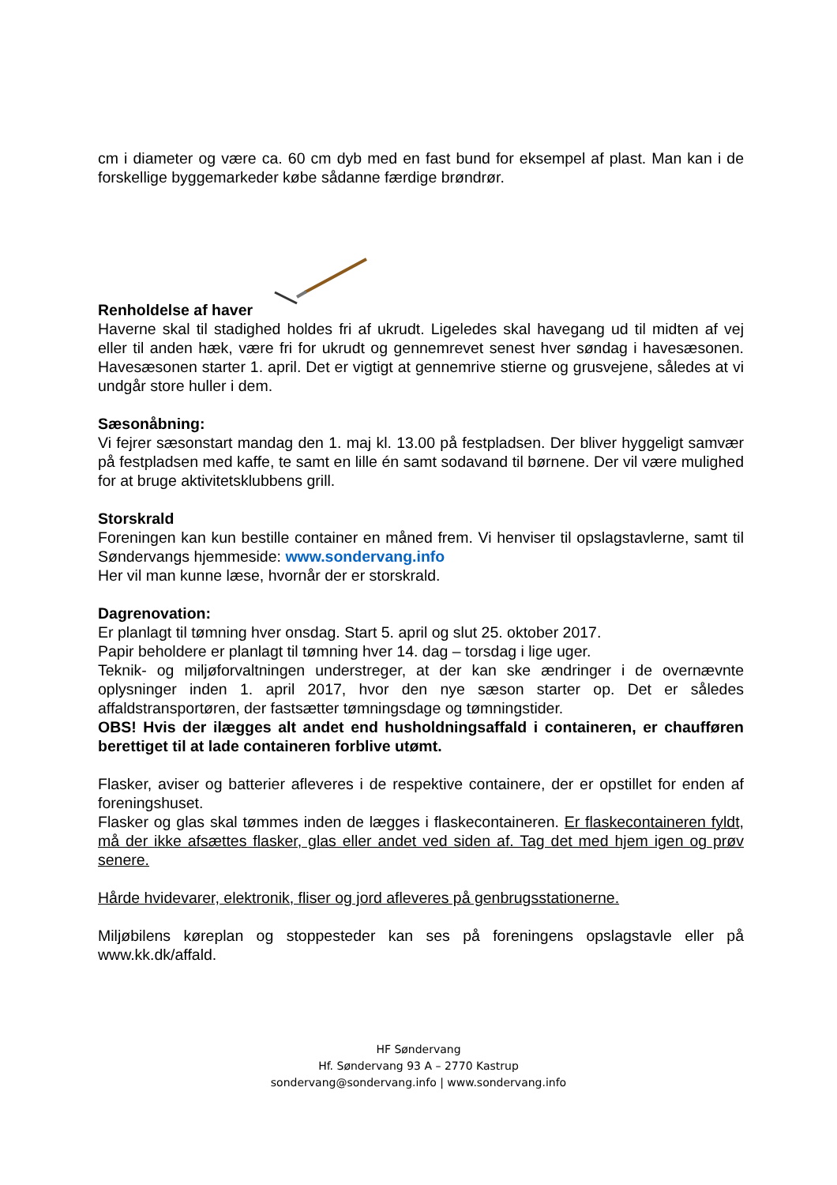cm i diameter og være ca. 60 cm dyb med en fast bund for eksempel af plast. Man kan i de forskellige byggemarkeder købe sådanne færdige brøndrør.
Renholdelse af haver
Haverne skal til stadighed holdes fri af ukrudt. Ligeledes skal havegang ud til midten af vej eller til anden hæk, være fri for ukrudt og gennemrevet senest hver søndag i havesæsonen. Havesæsonen starter 1. april. Det er vigtigt at gennemrive stierne og grusvejene, således at vi undgår store huller i dem.
Sæsonåbning:
Vi fejrer sæsonstart mandag den 1. maj kl. 13.00 på festpladsen. Der bliver hyggeligt samvær på festpladsen med kaffe, te samt en lille én samt sodavand til børnene. Der vil være mulighed for at bruge aktivitetsklubbens grill.
Storskrald
Foreningen kan kun bestille container en måned frem. Vi henviser til opslagstavlerne, samt til Søndervangs hjemmeside: www.sondervang.info
Her vil man kunne læse, hvornår der er storskrald.
Dagrenovation:
Er planlagt til tømning hver onsdag. Start 5. april og slut 25. oktober 2017.
Papir beholdere er planlagt til tømning hver 14. dag – torsdag i lige uger.
Teknik- og miljøforvaltningen understreger, at der kan ske ændringer i de overnævnte oplysninger inden 1. april 2017, hvor den nye sæson starter op. Det er således affaldstransportøren, der fastsætter tømningsdage og tømningstider.
OBS! Hvis der ilægges alt andet end husholdningsaffald i containeren, er chaufføren berettiget til at lade containeren forblive utømt.
Flasker, aviser og batterier afleveres i de respektive containere, der er opstillet for enden af foreningshuset.
Flasker og glas skal tømmes inden de lægges i flaskecontaineren. Er flaskecontaineren fyldt, må der ikke afsættes flasker, glas eller andet ved siden af. Tag det med hjem igen og prøv senere.
Hårde hvidevarer, elektronik, fliser og jord afleveres på genbrugsstationerne.
Miljøbilens køreplan og stoppesteder kan ses på foreningens opslagstavle eller på www.kk.dk/affald.
HF Søndervang
Hf. Søndervang 93 A – 2770 Kastrup
sondervang@sondervang.info | www.sondervang.info